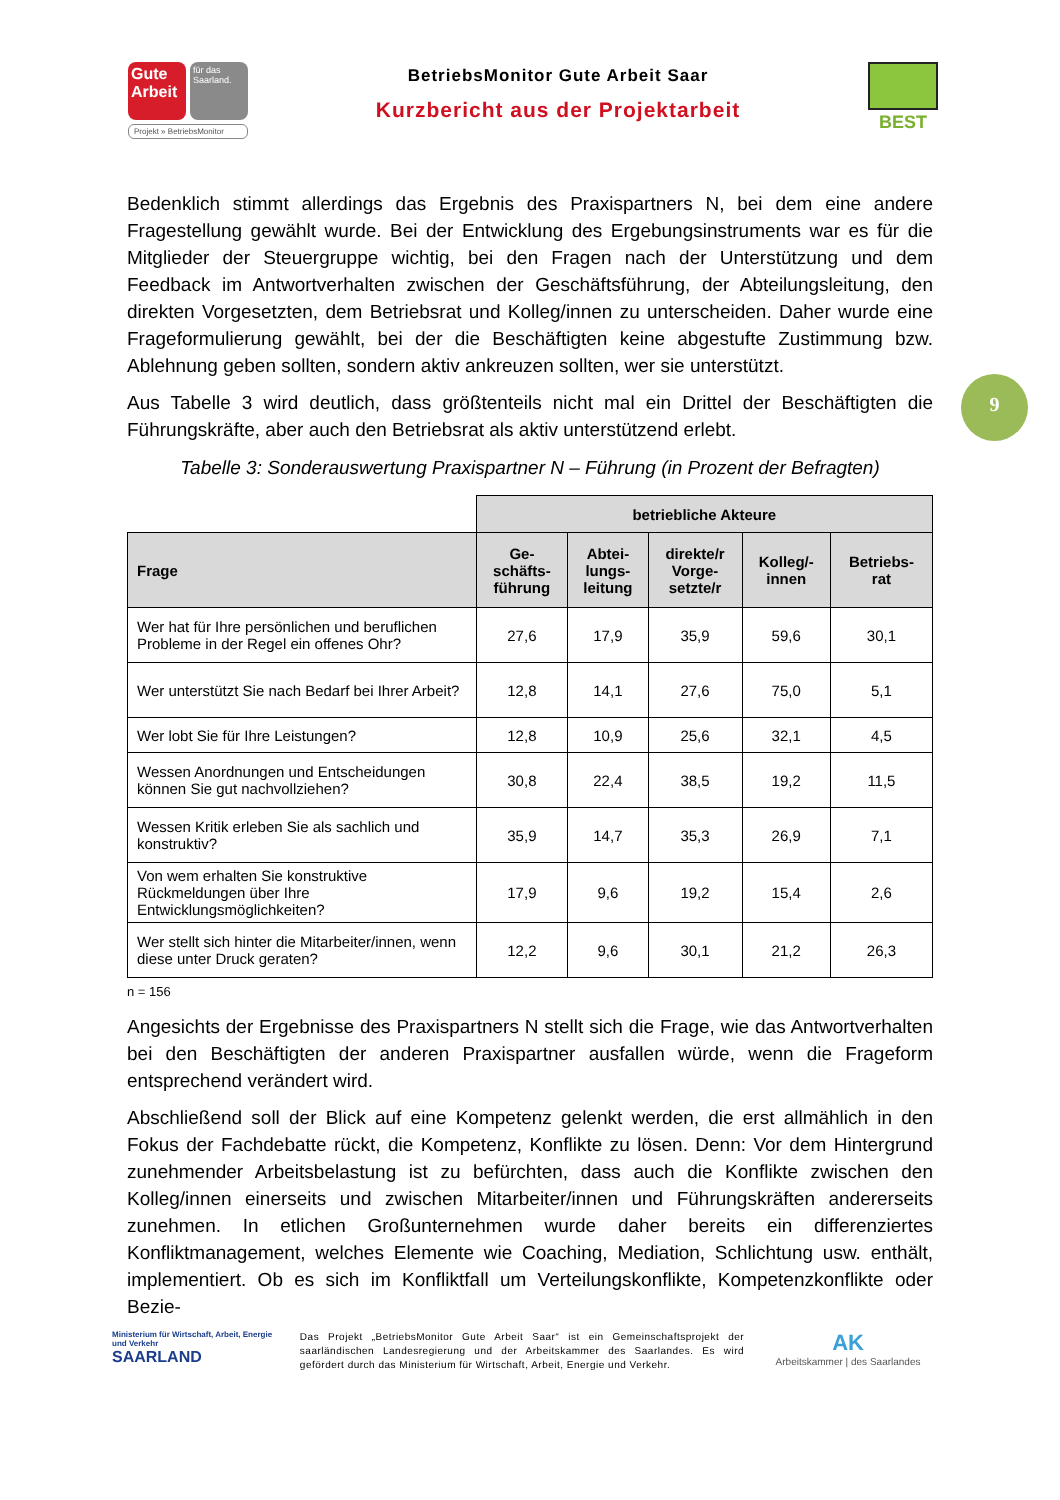Gute Arbeit
für das Saarland.
Projekt » BetriebsMonitor
BetriebsMonitor Gute Arbeit Saar
Kurzbericht aus der Projektarbeit
BEST
9
Bedenklich stimmt allerdings das Ergebnis des Praxispartners N, bei dem eine andere Fragestellung gewählt wurde. Bei der Entwicklung des Ergebungsinstruments war es für die Mitglieder der Steuergruppe wichtig, bei den Fragen nach der Unterstützung und dem Feedback im Antwortverhalten zwischen der Geschäftsführung, der Abteilungsleitung, den direkten Vorgesetzten, dem Betriebsrat und Kolleg/innen zu unterscheiden. Daher wurde eine Frageformulierung gewählt, bei der die Beschäftigten keine abgestufte Zustimmung bzw. Ablehnung geben sollten, sondern aktiv ankreuzen sollten, wer sie unterstützt.
Aus Tabelle 3 wird deutlich, dass größtenteils nicht mal ein Drittel der Beschäftigten die Führungskräfte, aber auch den Betriebsrat als aktiv unterstützend erlebt.
Tabelle 3: Sonderauswertung Praxispartner N – Führung (in Prozent der Befragten)
| | betriebliche Akteure | | | | |
| Frage | Ge- schäfts- führung | Abtei- lungs- leitung | direkte/r Vorge- setzte/r | Kolleg/- innen | Betriebs- rat |
| Wer hat für Ihre persönlichen und beruflichen Probleme in der Regel ein offenes Ohr? | 27,6 | 17,9 | 35,9 | 59,6 | 30,1 |
| Wer unterstützt Sie nach Bedarf bei Ihrer Arbeit? | 12,8 | 14,1 | 27,6 | 75,0 | 5,1 |
| Wer lobt Sie für Ihre Leistungen? | 12,8 | 10,9 | 25,6 | 32,1 | 4,5 |
| Wessen Anordnungen und Entscheidungen können Sie gut nachvollziehen? | 30,8 | 22,4 | 38,5 | 19,2 | 11,5 |
| Wessen Kritik erleben Sie als sachlich und konstruktiv? | 35,9 | 14,7 | 35,3 | 26,9 | 7,1 |
| Von wem erhalten Sie konstruktive Rückmeldungen über Ihre Entwicklungsmöglichkeiten? | 17,9 | 9,6 | 19,2 | 15,4 | 2,6 |
| Wer stellt sich hinter die Mitarbeiter/innen, wenn diese unter Druck geraten? | 12,2 | 9,6 | 30,1 | 21,2 | 26,3 |
n = 156
Angesichts der Ergebnisse des Praxispartners N stellt sich die Frage, wie das Antwortverhalten bei den Beschäftigten der anderen Praxispartner ausfallen würde, wenn die Frageform entsprechend verändert wird.
Abschließend soll der Blick auf eine Kompetenz gelenkt werden, die erst allmählich in den Fokus der Fachdebatte rückt, die Kompetenz, Konflikte zu lösen. Denn: Vor dem Hintergrund zunehmender Arbeitsbelastung ist zu befürchten, dass auch die Konflikte zwischen den Kolleg/innen einerseits und zwischen Mitarbeiter/innen und Führungskräften andererseits zunehmen. In etlichen Großunternehmen wurde daher bereits ein differenziertes Konfliktmanagement, welches Elemente wie Coaching, Mediation, Schlichtung usw. enthält, implementiert. Ob es sich im Konfliktfall um Verteilungskonflikte, Kompetenzkonflikte oder Bezie-
Ministerium für Wirtschaft, Arbeit, Energie und Verkehr
SAARLAND
Das Projekt „BetriebsMonitor Gute Arbeit Saar“ ist ein Gemeinschaftsprojekt der saarländischen Landesregierung und der Arbeitskammer des Saarlandes. Es wird gefördert durch das Ministerium für Wirtschaft, Arbeit, Energie und Verkehr.
AK
Arbeitskammer | des Saarlandes